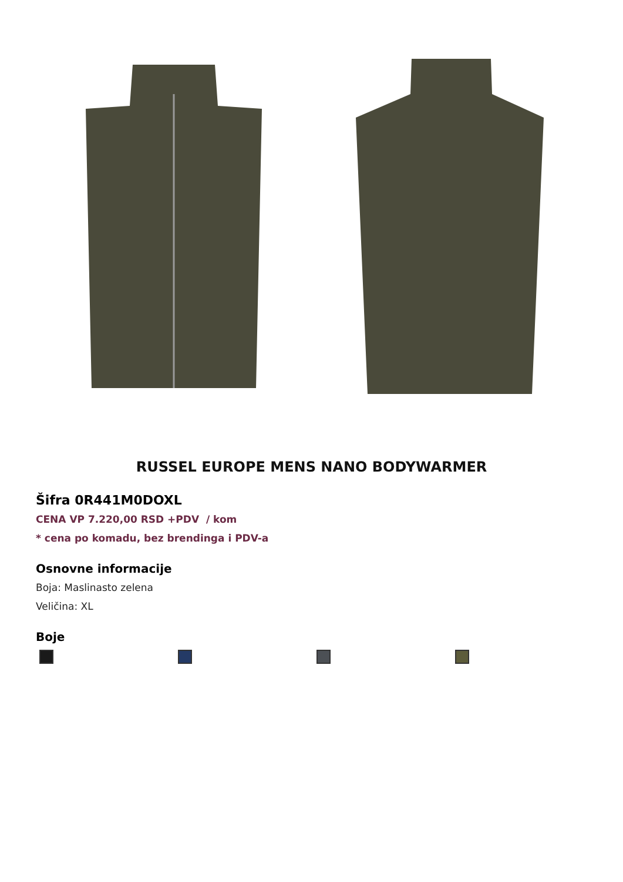RUSSEL EUROPE MENS NANO BODYWARMER
Šifra 0R441M0DOXL
CENA VP 7.220,00 RSD +PDV / kom
* cena po komadu, bez brendinga i PDV-a
Osnovne informacije
Boja: Maslinasto zelena
Veličina: XL
Boje